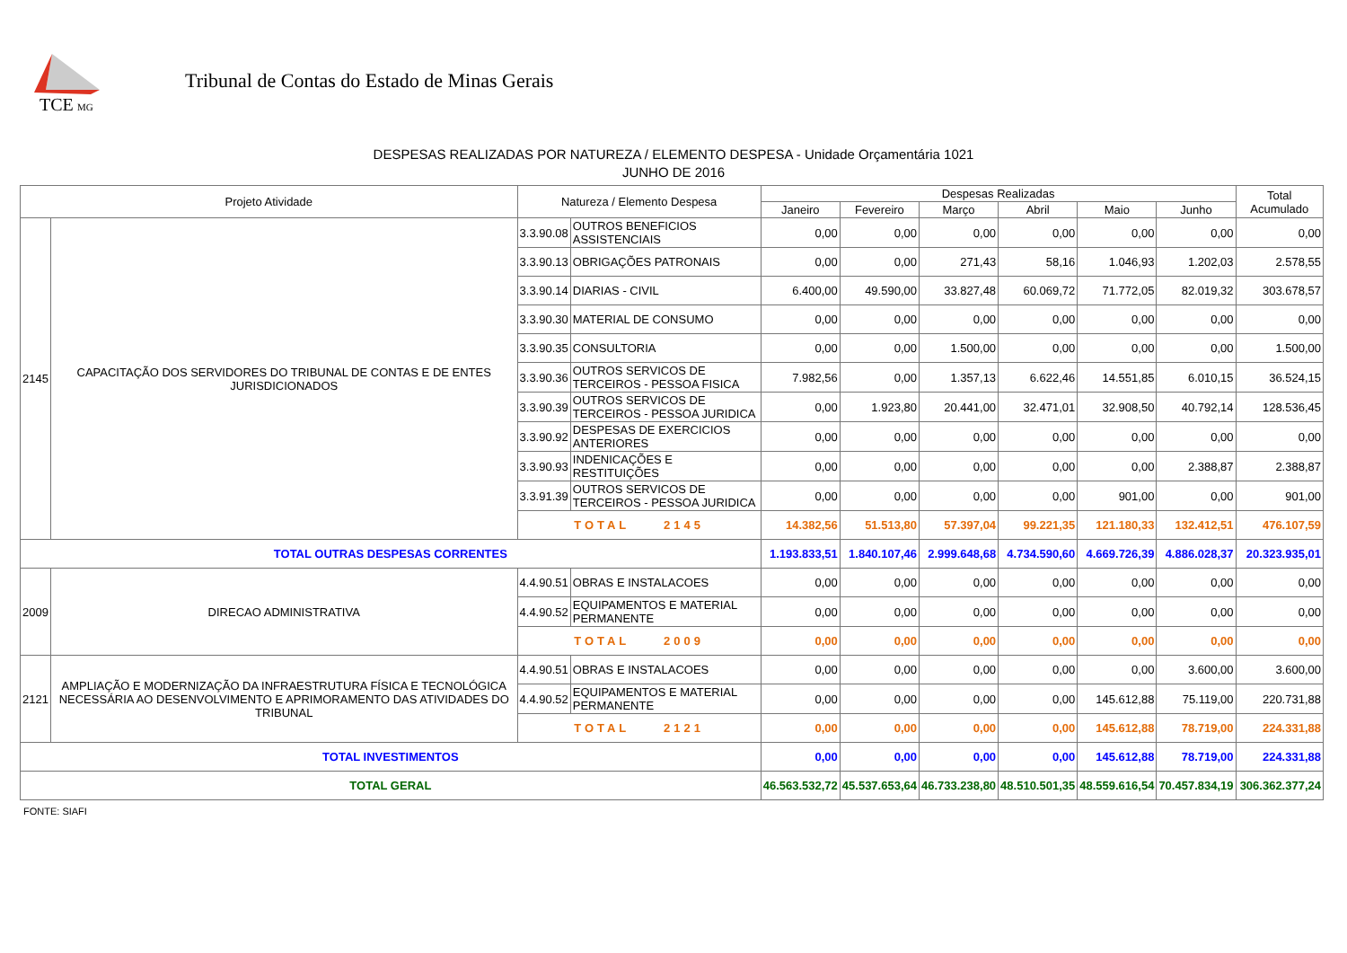TCE
MG
Tribunal de Contas do Estado de Minas Gerais
DESPESAS REALIZADAS POR NATUREZA / ELEMENTO DESPESA - Unidade Orçamentária 1021
JUNHO DE 2016
| Projeto Atividade | | Natureza / Elemento Despesa | | Despesas Realizadas | | | | | | Total Acumulado |
| --- | --- | --- | --- | --- | --- | --- | --- | --- | --- | --- |
| | | | | Janeiro | Fevereiro | Março | Abril | Maio | Junho | |
| 2145 | CAPACITAÇÃO DOS SERVIDORES DO TRIBUNAL DE CONTAS E DE ENTES JURISDICIONADOS | 3.3.90.08 | OUTROS BENEFICIOS ASSISTENCIAIS | 0,00 | 0,00 | 0,00 | 0,00 | 0,00 | 0,00 | 0,00 |
| | | 3.3.90.13 | OBRIGAÇÕES PATRONAIS | 0,00 | 0,00 | 271,43 | 58,16 | 1.046,93 | 1.202,03 | 2.578,55 |
| | | 3.3.90.14 | DIARIAS - CIVIL | 6.400,00 | 49.590,00 | 33.827,48 | 60.069,72 | 71.772,05 | 82.019,32 | 303.678,57 |
| | | 3.3.90.30 | MATERIAL DE CONSUMO | 0,00 | 0,00 | 0,00 | 0,00 | 0,00 | 0,00 | 0,00 |
| | | 3.3.90.35 | CONSULTORIA | 0,00 | 0,00 | 1.500,00 | 0,00 | 0,00 | 0,00 | 1.500,00 |
| | | 3.3.90.36 | OUTROS SERVICOS DE TERCEIROS - PESSOA FISICA | 7.982,56 | 0,00 | 1.357,13 | 6.622,46 | 14.551,85 | 6.010,15 | 36.524,15 |
| | | 3.3.90.39 | OUTROS SERVICOS DE TERCEIROS - PESSOA JURIDICA | 0,00 | 1.923,80 | 20.441,00 | 32.471,01 | 32.908,50 | 40.792,14 | 128.536,45 |
| | | 3.3.90.92 | DESPESAS DE EXERCICIOS ANTERIORES | 0,00 | 0,00 | 0,00 | 0,00 | 0,00 | 0,00 | 0,00 |
| | | 3.3.90.93 | INDENICAÇÕES E RESTITUIÇÕES | 0,00 | 0,00 | 0,00 | 0,00 | 0,00 | 2.388,87 | 2.388,87 |
| | | 3.3.91.39 | OUTROS SERVICOS DE TERCEIROS - PESSOA JURIDICA | 0,00 | 0,00 | 0,00 | 0,00 | 901,00 | 0,00 | 901,00 |
| | | TOTAL 2145 | | 14.382,56 | 51.513,80 | 57.397,04 | 99.221,35 | 121.180,33 | 132.412,51 | 476.107,59 |
| TOTAL OUTRAS DESPESAS CORRENTES | | | | 1.193.833,51 | 1.840.107,46 | 2.999.648,68 | 4.734.590,60 | 4.669.726,39 | 4.886.028,37 | 20.323.935,01 |
| 2009 | DIRECAO ADMINISTRATIVA | 4.4.90.51 | OBRAS E INSTALACOES | 0,00 | 0,00 | 0,00 | 0,00 | 0,00 | 0,00 | 0,00 |
| | | 4.4.90.52 | EQUIPAMENTOS E MATERIAL PERMANENTE | 0,00 | 0,00 | 0,00 | 0,00 | 0,00 | 0,00 | 0,00 |
| | | TOTAL 2009 | | 0,00 | 0,00 | 0,00 | 0,00 | 0,00 | 0,00 | 0,00 |
| 2121 | AMPLIAÇÃO E MODERNIZAÇÃO DA INFRAESTRUTURA FÍSICA E TECNOLÓGICA NECESSÁRIA AO DESENVOLVIMENTO E APRIMORAMENTO DAS ATIVIDADES DO TRIBUNAL | 4.4.90.51 | OBRAS E INSTALACOES | 0,00 | 0,00 | 0,00 | 0,00 | 0,00 | 3.600,00 | 3.600,00 |
| | | 4.4.90.52 | EQUIPAMENTOS E MATERIAL PERMANENTE | 0,00 | 0,00 | 0,00 | 0,00 | 145.612,88 | 75.119,00 | 220.731,88 |
| | | TOTAL 2121 | | 0,00 | 0,00 | 0,00 | 0,00 | 145.612,88 | 78.719,00 | 224.331,88 |
| TOTAL INVESTIMENTOS | | | | 0,00 | 0,00 | 0,00 | 0,00 | 145.612,88 | 78.719,00 | 224.331,88 |
| TOTAL GERAL | | | | 46.563.532,72 | 45.537.653,64 | 46.733.238,80 | 48.510.501,35 | 48.559.616,54 | 70.457.834,19 | 306.362.377,24 |
FONTE: SIAFI